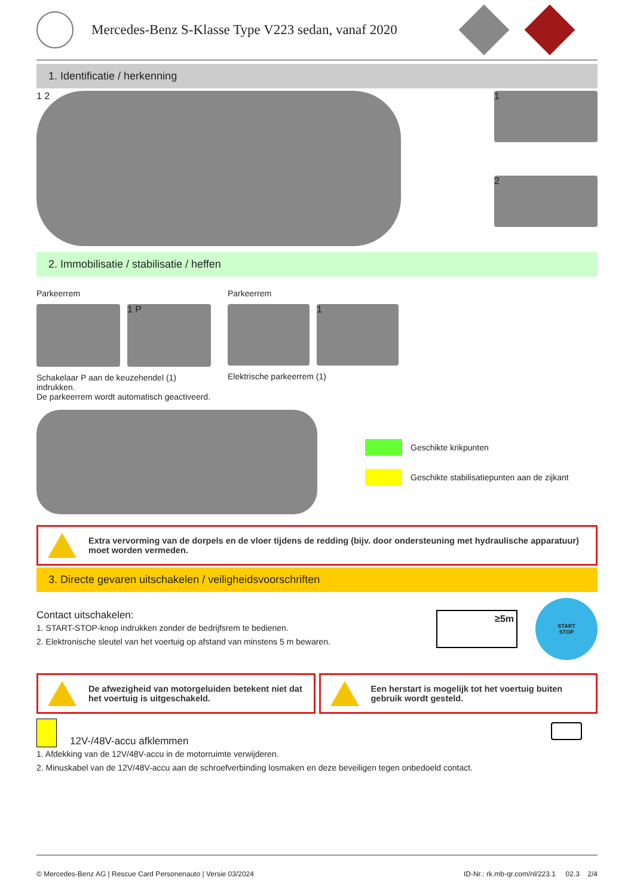Mercedes-Benz S-Klasse Type V223 sedan, vanaf 2020
1. Identificatie / herkenning
1 2
1
2
2. Immobilisatie / stabilisatie / heffen
Parkeerrem
1 P
Schakelaar P aan de keuzehendel (1) indrukken.
De parkeerrem wordt automatisch geactiveerd.
Parkeerrem
1
Elektrische parkeerrem (1)
Geschikte krikpunten
Geschikte stabilisatiepunten aan de zijkant
Extra vervorming van de dorpels en de vloer tijdens de redding (bijv. door ondersteuning met hydraulische apparatuur) moet worden vermeden.
3. Directe gevaren uitschakelen / veiligheidsvoorschriften
Contact uitschakelen:
1. START-STOP-knop indrukken zonder de bedrijfsrem te bedienen.
2. Elektronische sleutel van het voertuig op afstand van minstens 5 m bewaren.
≥5m
START
STOP
De afwezigheid van motorgeluiden betekent niet dat het voertuig is uitgeschakeld.
Een herstart is mogelijk tot het voertuig buiten gebruik wordt gesteld.
12V-/48V-accu afklemmen
1. Afdekking van de 12V/48V-accu in de motorruimte verwijderen.
2. Minuskabel van de 12V/48V-accu aan de schroefverbinding losmaken en deze beveiligen tegen onbedoeld contact.
© Mercedes-Benz AG | Rescue Card Personenauto | Versie 03/2024 ID-Nr.: rk.mb-qr.com/nl/223.1 02.3 2/4